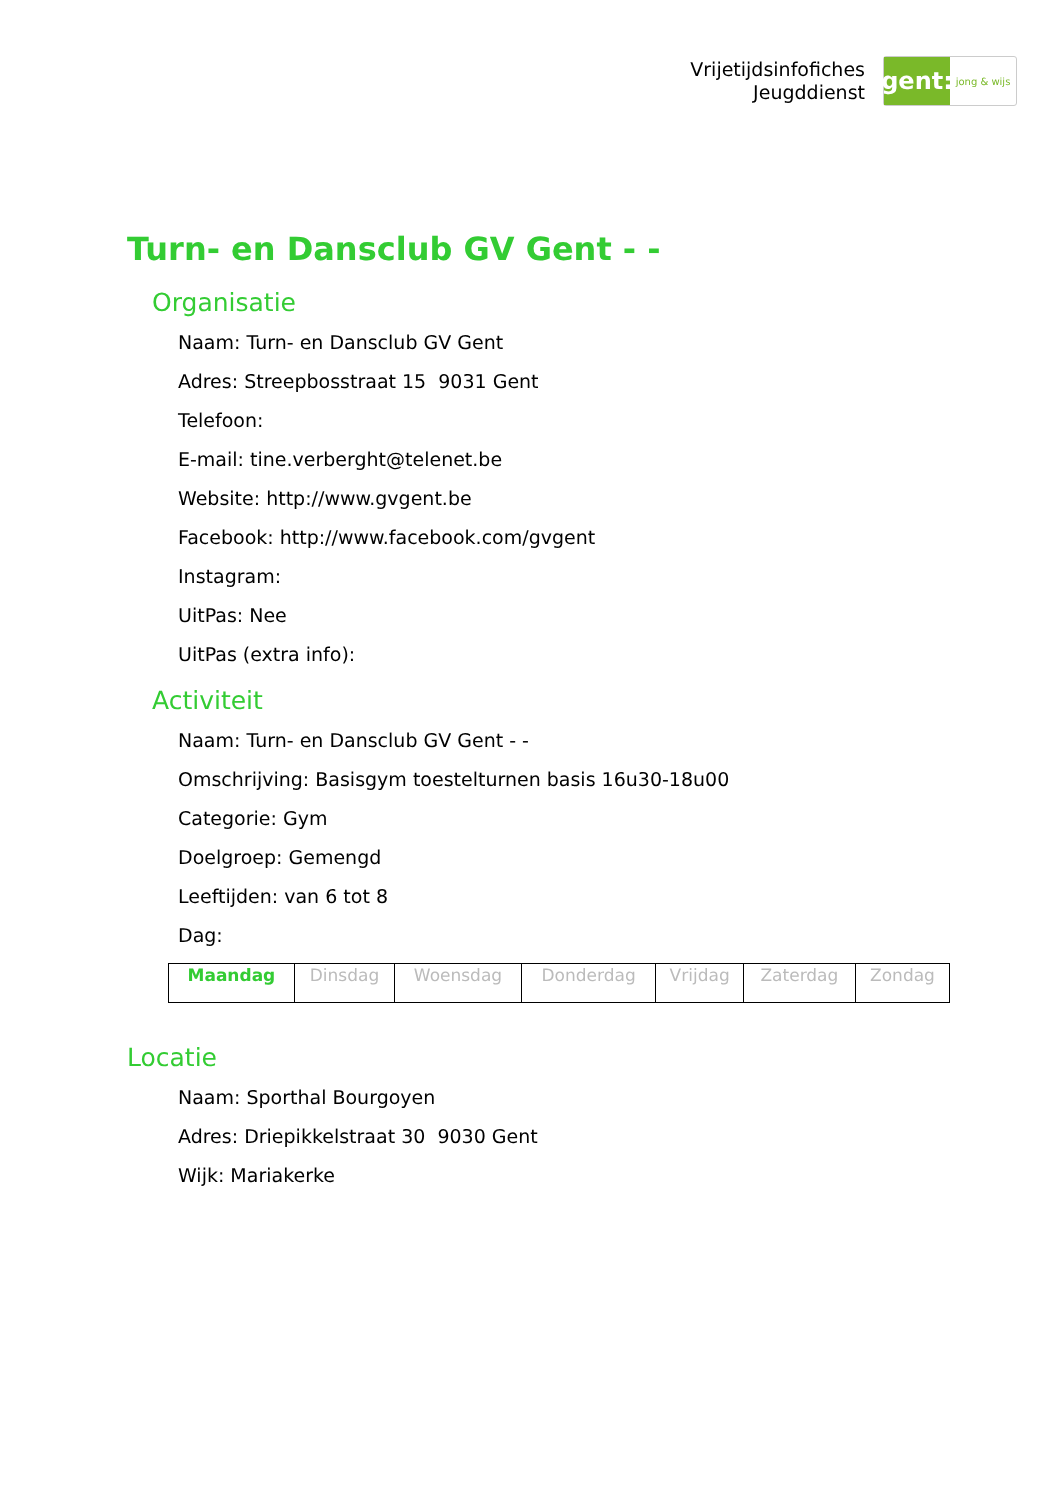Vrijetijdsinfofiches
Jeugddienst
gent:
jong & wijs
Turn- en Dansclub GV Gent - -
Organisatie
Naam: Turn- en Dansclub GV Gent
Adres: Streepbosstraat 15 9031 Gent
Telefoon:
E-mail: tine.verberght@telenet.be
Website: http://www.gvgent.be
Facebook: http://www.facebook.com/gvgent
Instagram:
UitPas: Nee
UitPas (extra info):
Activiteit
Naam: Turn- en Dansclub GV Gent - -
Omschrijving: Basisgym toestelturnen basis 16u30-18u00
Categorie: Gym
Doelgroep: Gemengd
Leeftijden: van 6 tot 8
Dag:
| Maandag | Dinsdag | Woensdag | Donderdag | Vrijdag | Zaterdag | Zondag |
Locatie
Naam: Sporthal Bourgoyen
Adres: Driepikkelstraat 30 9030 Gent
Wijk: Mariakerke